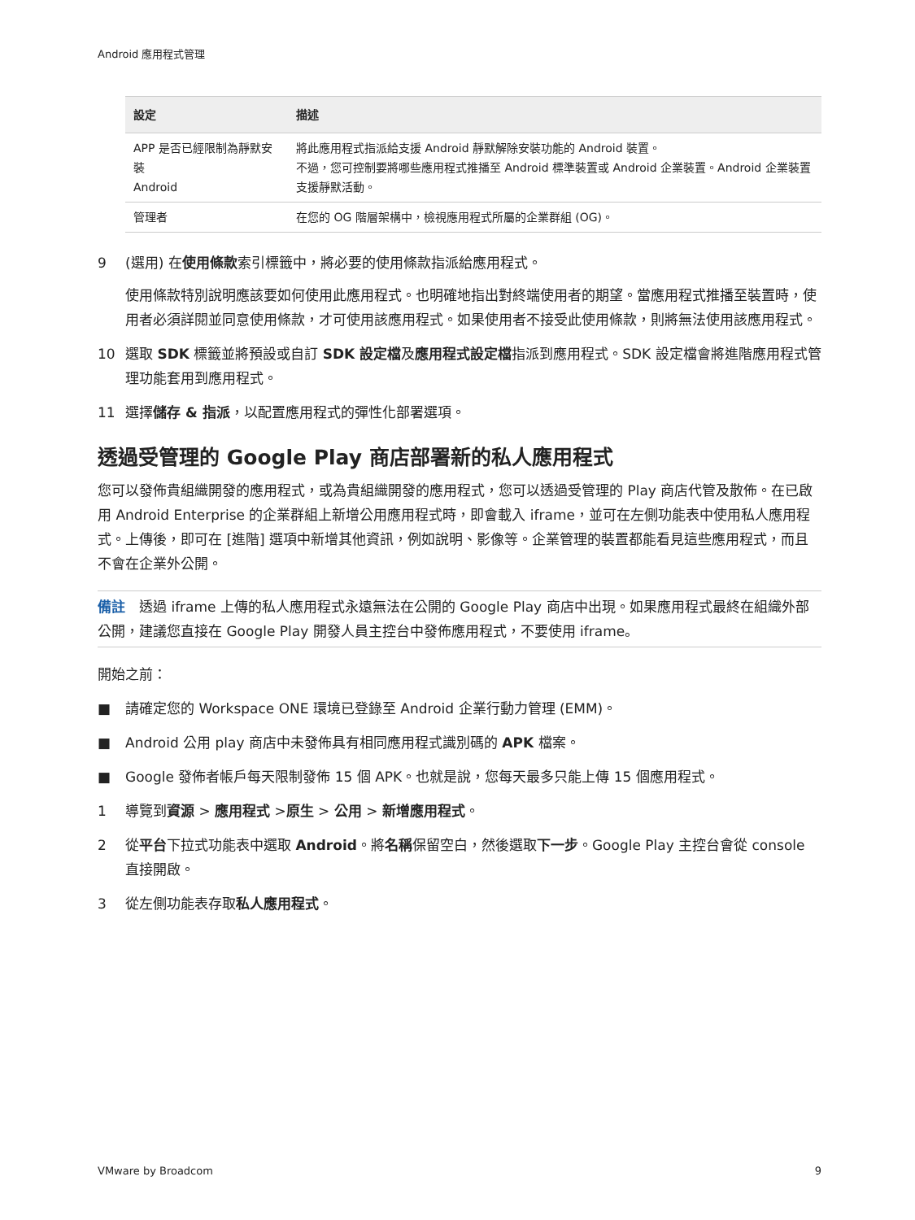Android 應用程式管理
| 設定 | 描述 |
| --- | --- |
| APP 是否已經限制為靜默安裝 Android | 將此應用程式指派給支援 Android 靜默解除安裝功能的 Android 裝置。 不過，您可控制要將哪些應用程式推播至 Android 標準裝置或 Android 企業裝置。Android 企業裝置支援靜默活動。 |
| 管理者 | 在您的 OG 階層架構中，檢視應用程式所屬的企業群組 (OG)。 |
9 (選用) 在使用條款索引標籤中，將必要的使用條款指派給應用程式。
使用條款特別說明應該要如何使用此應用程式。也明確地指出對終端使用者的期望。當應用程式推播至裝置時，使用者必須詳閱並同意使用條款，才可使用該應用程式。如果使用者不接受此使用條款，則將無法使用該應用程式。
10 選取 SDK 標籤並將預設或自訂 SDK 設定檔及應用程式設定檔指派到應用程式。SDK 設定檔會將進階應用程式管理功能套用到應用程式。
11 選擇儲存 & 指派，以配置應用程式的彈性化部署選項。
透過受管理的 Google Play 商店部署新的私人應用程式
您可以發佈貴組織開發的應用程式，或為貴組織開發的應用程式，您可以透過受管理的 Play 商店代管及散佈。在已啟用 Android Enterprise 的企業群組上新增公用應用程式時，即會載入 iframe，並可在左側功能表中使用私人應用程式。上傳後，即可在 [進階] 選項中新增其他資訊，例如說明、影像等。企業管理的裝置都能看見這些應用程式，而且不會在企業外公開。
備註　透過 iframe 上傳的私人應用程式永遠無法在公開的 Google Play 商店中出現。如果應用程式最終在組織外部公開，建議您直接在 Google Play 開發人員主控台中發佈應用程式，不要使用 iframe。
開始之前：
■ 請確定您的 Workspace ONE 環境已登錄至 Android 企業行動力管理 (EMM)。
■ Android 公用 play 商店中未發佈具有相同應用程式識別碼的 APK 檔案。
■ Google 發佈者帳戶每天限制發佈 15 個 APK。也就是說，您每天最多只能上傳 15 個應用程式。
1 導覽到資源 > 應用程式 >原生 > 公用 > 新增應用程式。
2 從平台下拉式功能表中選取 Android。將名稱保留空白，然後選取下一步。Google Play 主控台會從 console 直接開啟。
3 從左側功能表存取私人應用程式。
VMware by Broadcom 9